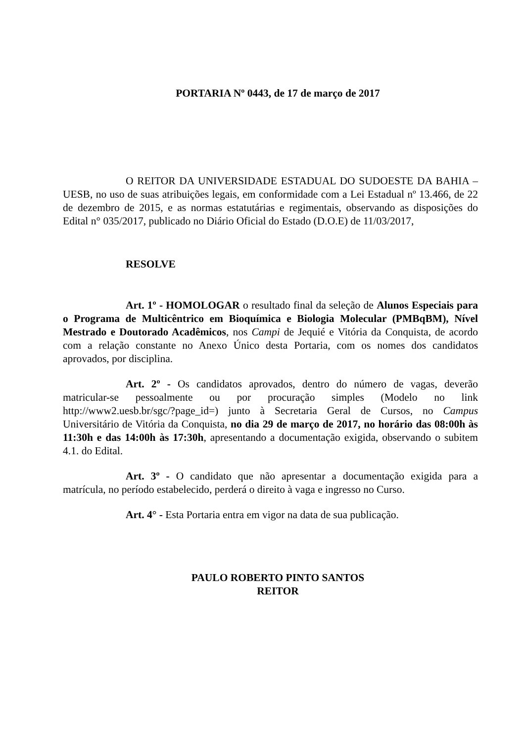PORTARIA Nº 0443, de 17 de março de 2017
O REITOR DA UNIVERSIDADE ESTADUAL DO SUDOESTE DA BAHIA – UESB, no uso de suas atribuições legais, em conformidade com a Lei Estadual nº 13.466, de 22 de dezembro de 2015, e as normas estatutárias e regimentais, observando as disposições do Edital n° 035/2017, publicado no Diário Oficial do Estado (D.O.E) de 11/03/2017,
RESOLVE
Art. 1º - HOMOLOGAR o resultado final da seleção de Alunos Especiais para o Programa de Multicêntrico em Bioquímica e Biologia Molecular (PMBqBM), Nível Mestrado e Doutorado Acadêmicos, nos Campi de Jequié e Vitória da Conquista, de acordo com a relação constante no Anexo Único desta Portaria, com os nomes dos candidatos aprovados, por disciplina.
Art. 2º - Os candidatos aprovados, dentro do número de vagas, deverão matricular-se pessoalmente ou por procuração simples (Modelo no link http://www2.uesb.br/sgc/?page_id=) junto à Secretaria Geral de Cursos, no Campus Universitário de Vitória da Conquista, no dia 29 de março de 2017, no horário das 08:00h às 11:30h e das 14:00h às 17:30h, apresentando a documentação exigida, observando o subitem 4.1. do Edital.
Art. 3º - O candidato que não apresentar a documentação exigida para a matrícula, no período estabelecido, perderá o direito à vaga e ingresso no Curso.
Art. 4° - Esta Portaria entra em vigor na data de sua publicação.
PAULO ROBERTO PINTO SANTOS
REITOR